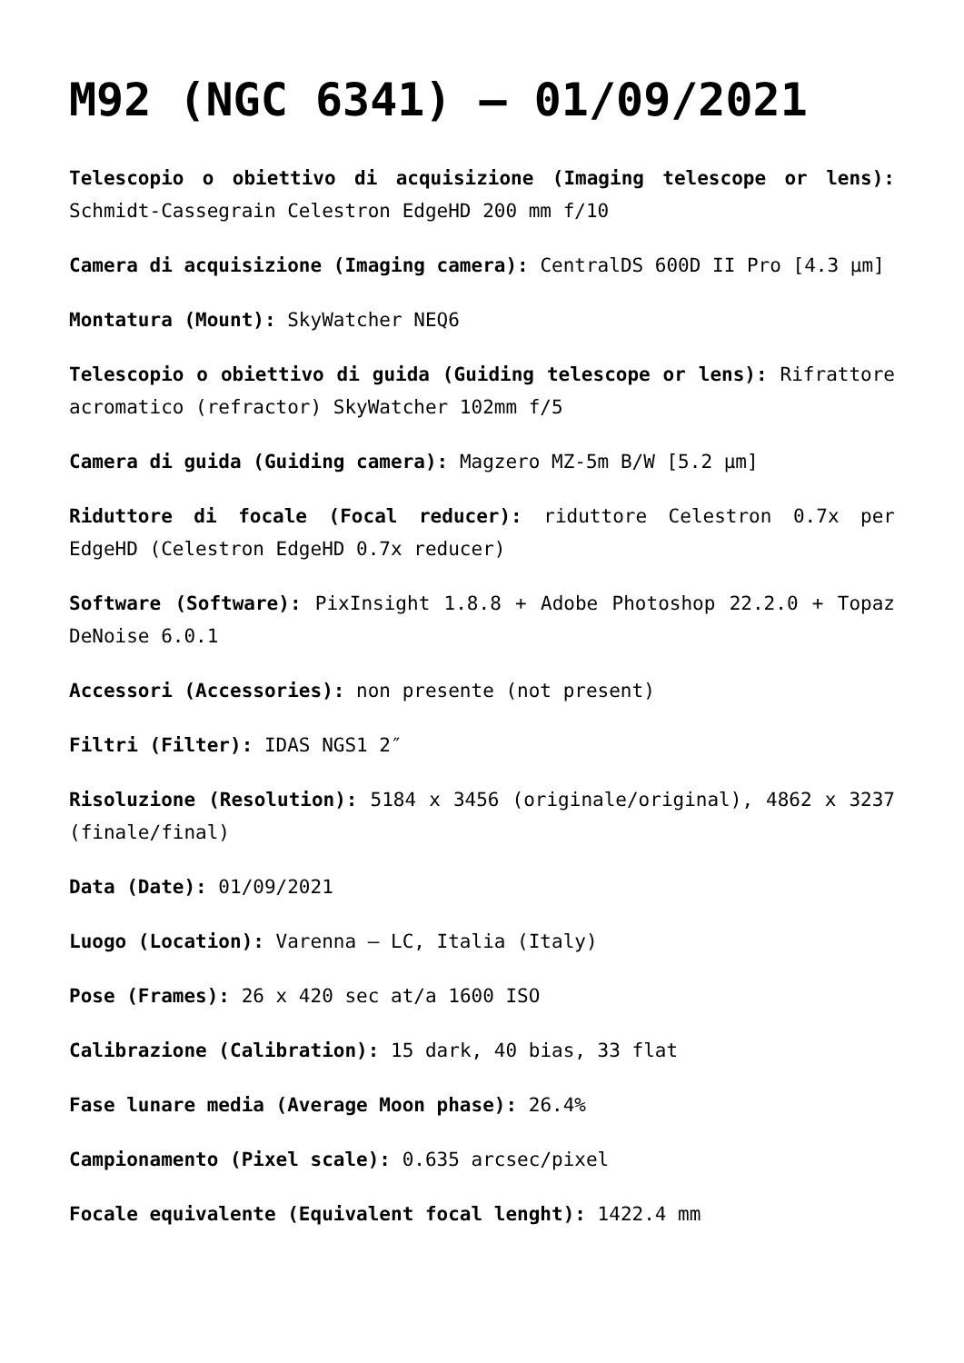M92 (NGC 6341) – 01/09/2021
Telescopio o obiettivo di acquisizione (Imaging telescope or lens): Schmidt-Cassegrain Celestron EdgeHD 200 mm f/10
Camera di acquisizione (Imaging camera): CentralDS 600D II Pro [4.3 µm]
Montatura (Mount): SkyWatcher NEQ6
Telescopio o obiettivo di guida (Guiding telescope or lens): Rifrattore acromatico (refractor) SkyWatcher 102mm f/5
Camera di guida (Guiding camera): Magzero MZ-5m B/W [5.2 µm]
Riduttore di focale (Focal reducer): riduttore Celestron 0.7x per EdgeHD (Celestron EdgeHD 0.7x reducer)
Software (Software): PixInsight 1.8.8 + Adobe Photoshop 22.2.0 + Topaz DeNoise 6.0.1
Accessori (Accessories): non presente (not present)
Filtri (Filter): IDAS NGS1 2″
Risoluzione (Resolution): 5184 x 3456 (originale/original), 4862 x 3237 (finale/final)
Data (Date): 01/09/2021
Luogo (Location): Varenna – LC, Italia (Italy)
Pose (Frames): 26 x 420 sec at/a 1600 ISO
Calibrazione (Calibration): 15 dark, 40 bias, 33 flat
Fase lunare media (Average Moon phase): 26.4%
Campionamento (Pixel scale): 0.635 arcsec/pixel
Focale equivalente (Equivalent focal lenght): 1422.4 mm